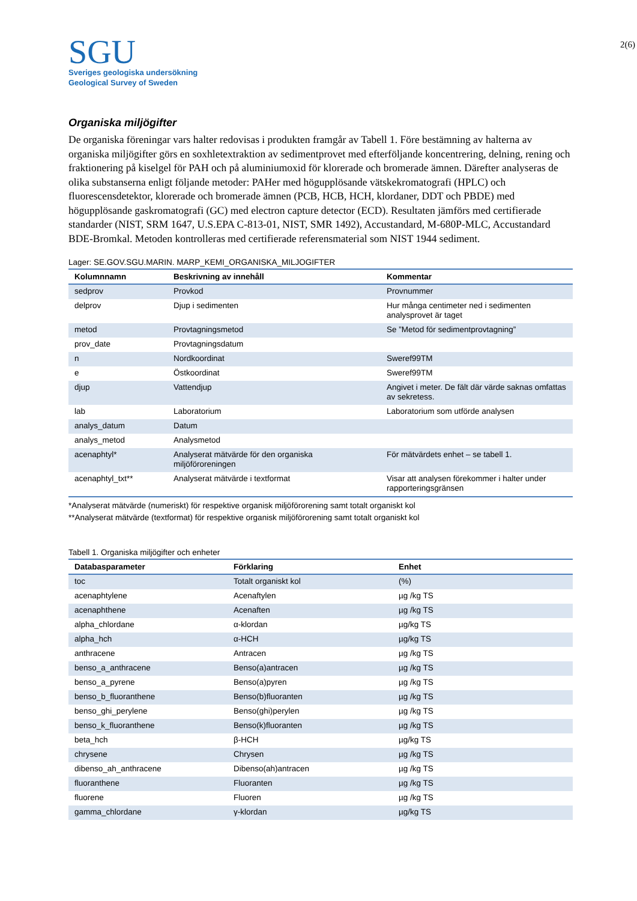SGU
Sveriges geologiska undersökning
Geological Survey of Sweden
2(6)
Organiska miljögifter
De organiska föreningar vars halter redovisas i produkten framgår av Tabell 1. Före bestämning av halterna av organiska miljögifter görs en soxhletextraktion av sedimentprovet med efterföljande koncentrering, delning, rening och fraktionering på kiselgel för PAH och på aluminiumoxid för klorerade och bromerade ämnen. Därefter analyseras de olika substanserna enligt följande metoder: PAHer med högupplösande vätskekromatografi (HPLC) och fluorescensdetektor, klorerade och bromerade ämnen (PCB, HCB, HCH, klordaner, DDT och PBDE) med högupplösande gaskromatografi (GC) med electron capture detector (ECD). Resultaten jämförs med certifierade standarder (NIST, SRM 1647, U.S.EPA C-813-01, NIST, SMR 1492), Accustandard, M-680P-MLC, Accustandard BDE-Bromkal. Metoden kontrolleras med certifierade referensmaterial som NIST 1944 sediment.
Lager: SE.GOV.SGU.MARIN. MARP_KEMI_ORGANISKA_MILJOGIFTER
| Kolumnnamn | Beskrivning av innehåll | Kommentar |
| --- | --- | --- |
| sedprov | Provkod | Provnummer |
| delprov | Djup i sedimenten | Hur många centimeter ned i sedimenten analysprovet är taget |
| metod | Provtagningsmetod | Se ”Metod för sedimentprovtagning” |
| prov_date | Provtagningsdatum | |
| n | Nordkoordinat | Sweref99TM |
| e | Östkoordinat | Sweref99TM |
| djup | Vattendjup | Angivet i meter. De fält där värde saknas omfattas av sekretess. |
| lab | Laboratorium | Laboratorium som utförde analysen |
| analys_datum | Datum | |
| analys_metod | Analysmetod | |
| acenaphtyl* | Analyserat mätvärde för den organiska miljöföroreningen | För mätvärdets enhet – se tabell 1. |
| acenaphtyl_txt** | Analyserat mätvärde i textformat | Visar att analysen förekommer i halter under rapporteringsgränsen |
*Analyserat mätvärde (numeriskt) för respektive organisk miljöförorening samt totalt organiskt kol
**Analyserat mätvärde (textformat) för respektive organisk miljöförorening samt totalt organiskt kol
Tabell 1. Organiska miljögifter och enheter
| Databasparameter | Förklaring | Enhet |
| --- | --- | --- |
| toc | Totalt organiskt kol | (%) |
| acenaphtylene | Acenaftylen | µg /kg TS |
| acenaphthene | Acenaften | µg /kg TS |
| alpha_chlordane | α-klordan | µg/kg TS |
| alpha_hch | α-HCH | µg/kg TS |
| anthracene | Antracen | µg /kg TS |
| benso_a_anthracene | Benso(a)antracen | µg /kg TS |
| benso_a_pyrene | Benso(a)pyren | µg /kg TS |
| benso_b_fluoranthene | Benso(b)fluoranten | µg /kg TS |
| benso_ghi_perylene | Benso(ghi)perylen | µg /kg TS |
| benso_k_fluoranthene | Benso(k)fluoranten | µg /kg TS |
| beta_hch | β-HCH | µg/kg TS |
| chrysene | Chrysen | µg /kg TS |
| dibenso_ah_anthracene | Dibenso(ah)antracen | µg /kg TS |
| fluoranthene | Fluoranten | µg /kg TS |
| fluorene | Fluoren | µg /kg TS |
| gamma_chlordane | γ-klordan | µg/kg TS |